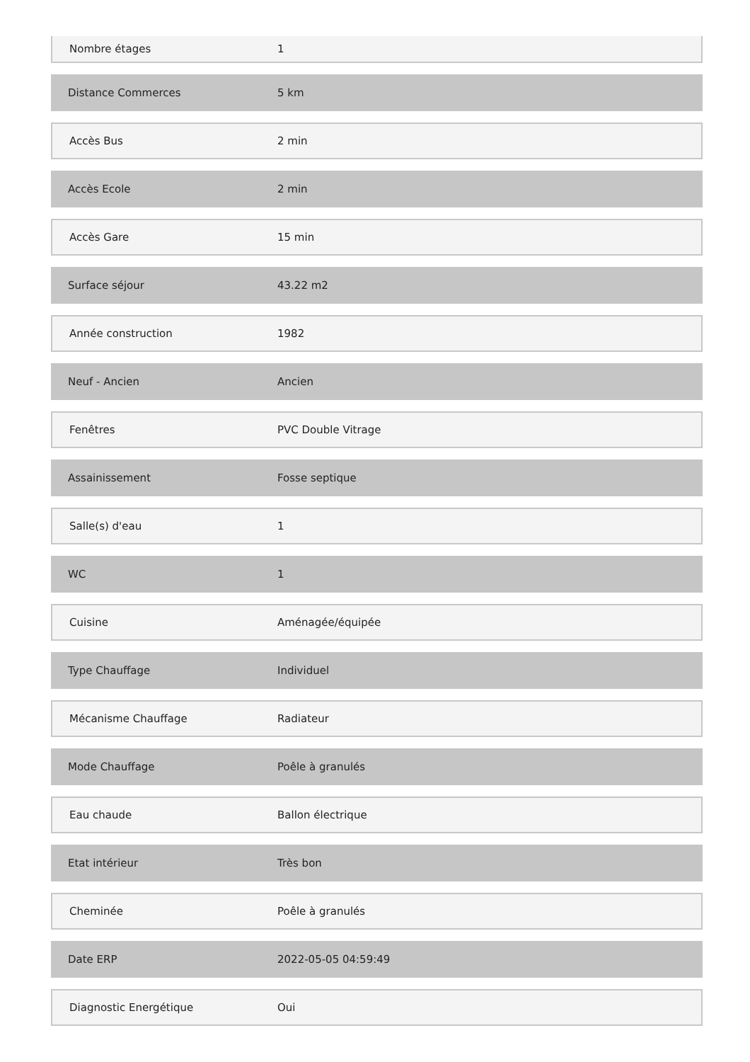| Nombre étages | 1 |
| Distance Commerces | 5 km |
| Accès Bus | 2 min |
| Accès Ecole | 2 min |
| Accès Gare | 15 min |
| Surface séjour | 43.22 m2 |
| Année construction | 1982 |
| Neuf - Ancien | Ancien |
| Fenêtres | PVC Double Vitrage |
| Assainissement | Fosse septique |
| Salle(s) d'eau | 1 |
| WC | 1 |
| Cuisine | Aménagée/équipée |
| Type Chauffage | Individuel |
| Mécanisme Chauffage | Radiateur |
| Mode Chauffage | Poêle à granulés |
| Eau chaude | Ballon électrique |
| Etat intérieur | Très bon |
| Cheminée | Poêle à granulés |
| Date ERP | 2022-05-05 04:59:49 |
| Diagnostic Energétique | Oui |